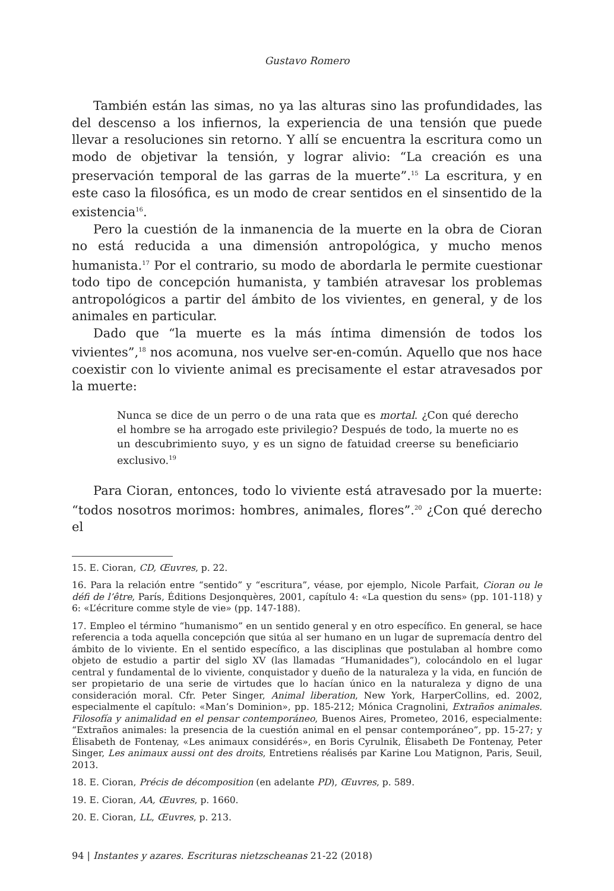Gustavo Romero
También están las simas, no ya las alturas sino las profundidades, las del descenso a los infiernos, la experiencia de una tensión que puede llevar a resoluciones sin retorno. Y allí se encuentra la escritura como un modo de objetivar la tensión, y lograr alivio: “La creación es una preservación temporal de las garras de la muerte”.<sup>15</sup> La escritura, y en este caso la filosófica, es un modo de crear sentidos en el sinsentido de la existencia<sup>16</sup>.
Pero la cuestión de la inmanencia de la muerte en la obra de Cioran no está reducida a una dimensión antropológica, y mucho menos humanista.<sup>17</sup> Por el contrario, su modo de abordarla le permite cuestionar todo tipo de concepción humanista, y también atravesar los problemas antropológicos a partir del ámbito de los vivientes, en general, y de los animales en particular.
Dado que “la muerte es la más íntima dimensión de todos los vivientes”,<sup>18</sup> nos acomuna, nos vuelve ser-en-común. Aquello que nos hace coexistir con lo viviente animal es precisamente el estar atravesados por la muerte:
Nunca se dice de un perro o de una rata que es mortal. ¿Con qué derecho el hombre se ha arrogado este privilegio? Después de todo, la muerte no es un descubrimiento suyo, y es un signo de fatuidad creerse su beneficiario exclusivo.<sup>19</sup>
Para Cioran, entonces, todo lo viviente está atravesado por la muerte: “todos nosotros morimos: hombres, animales, flores”.<sup>20</sup> ¿Con qué derecho el
15. E. Cioran, CD, Œuvres, p. 22.
16. Para la relación entre “sentido” y “escritura”, véase, por ejemplo, Nicole Parfait, Cioran ou le défi de l’être, París, Éditions Desjonquères, 2001, capítulo 4: «La question du sens» (pp. 101-118) y 6: «L’écriture comme style de vie» (pp. 147-188).
17. Empleo el término “humanismo” en un sentido general y en otro específico. En general, se hace referencia a toda aquella concepción que sitúa al ser humano en un lugar de supremacía dentro del ámbito de lo viviente. En el sentido específico, a las disciplinas que postulaban al hombre como objeto de estudio a partir del siglo XV (las llamadas “Humanidades”), colocándolo en el lugar central y fundamental de lo viviente, conquistador y dueño de la naturaleza y la vida, en función de ser propietario de una serie de virtudes que lo hacían único en la naturaleza y digno de una consideración moral. Cfr. Peter Singer, Animal liberation, New York, HarperCollins, ed. 2002, especialmente el capítulo: «Man’s Dominion», pp. 185-212; Mónica Cragnolini, Extraños animales. Filosofía y animalidad en el pensar contemporáneo, Buenos Aires, Prometeo, 2016, especialmente: “Extraños animales: la presencia de la cuestión animal en el pensar contemporáneo”, pp. 15-27; y Élisabeth de Fontenay, «Les animaux considérés», en Boris Cyrulnik, Élisabeth De Fontenay, Peter Singer, Les animaux aussi ont des droits, Entretiens réalisés par Karine Lou Matignon, Paris, Seuil, 2013.
18. E. Cioran, Précis de décomposition (en adelante PD), Œuvres, p. 589.
19. E. Cioran, AA, Œuvres, p. 1660.
20. E. Cioran, LL, Œuvres, p. 213.
94 | Instantes y azares. Escrituras nietzscheanas 21-22 (2018)